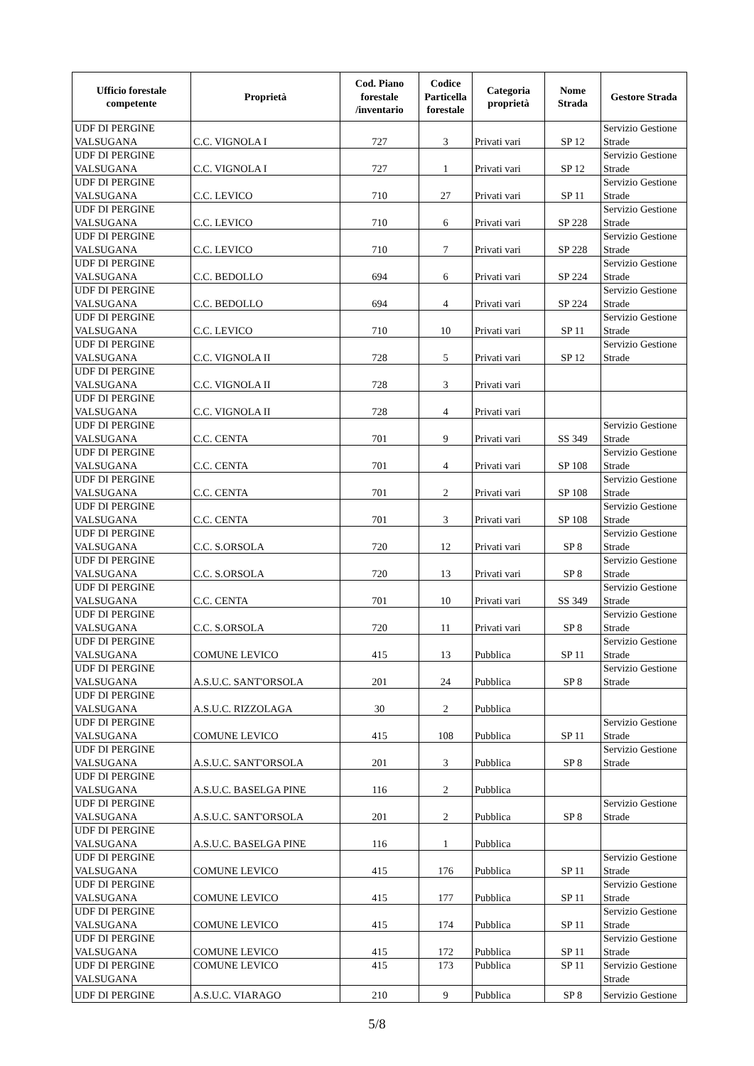| Ufficio forestale competente | Proprietà | Cod. Piano forestale /inventario | Codice Particella forestale | Categoria proprietà | Nome Strada | Gestore Strada |
| --- | --- | --- | --- | --- | --- | --- |
| UDF DI PERGINE VALSUGANA | C.C. VIGNOLA I | 727 | 3 | Privati vari | SP 12 | Servizio Gestione Strade |
| UDF DI PERGINE VALSUGANA | C.C. VIGNOLA I | 727 | 1 | Privati vari | SP 12 | Servizio Gestione Strade |
| UDF DI PERGINE VALSUGANA | C.C. LEVICO | 710 | 27 | Privati vari | SP 11 | Servizio Gestione Strade |
| UDF DI PERGINE VALSUGANA | C.C. LEVICO | 710 | 6 | Privati vari | SP 228 | Servizio Gestione Strade |
| UDF DI PERGINE VALSUGANA | C.C. LEVICO | 710 | 7 | Privati vari | SP 228 | Servizio Gestione Strade |
| UDF DI PERGINE VALSUGANA | C.C. BEDOLLO | 694 | 6 | Privati vari | SP 224 | Servizio Gestione Strade |
| UDF DI PERGINE VALSUGANA | C.C. BEDOLLO | 694 | 4 | Privati vari | SP 224 | Servizio Gestione Strade |
| UDF DI PERGINE VALSUGANA | C.C. LEVICO | 710 | 10 | Privati vari | SP 11 | Servizio Gestione Strade |
| UDF DI PERGINE VALSUGANA | C.C. VIGNOLA II | 728 | 5 | Privati vari | SP 12 | Servizio Gestione Strade |
| UDF DI PERGINE VALSUGANA | C.C. VIGNOLA II | 728 | 3 | Privati vari | | |
| UDF DI PERGINE VALSUGANA | C.C. VIGNOLA II | 728 | 4 | Privati vari | | |
| UDF DI PERGINE VALSUGANA | C.C. CENTA | 701 | 9 | Privati vari | SS 349 | Servizio Gestione Strade |
| UDF DI PERGINE VALSUGANA | C.C. CENTA | 701 | 4 | Privati vari | SP 108 | Servizio Gestione Strade |
| UDF DI PERGINE VALSUGANA | C.C. CENTA | 701 | 2 | Privati vari | SP 108 | Servizio Gestione Strade |
| UDF DI PERGINE VALSUGANA | C.C. CENTA | 701 | 3 | Privati vari | SP 108 | Servizio Gestione Strade |
| UDF DI PERGINE VALSUGANA | C.C. S.ORSOLA | 720 | 12 | Privati vari | SP 8 | Servizio Gestione Strade |
| UDF DI PERGINE VALSUGANA | C.C. S.ORSOLA | 720 | 13 | Privati vari | SP 8 | Servizio Gestione Strade |
| UDF DI PERGINE VALSUGANA | C.C. CENTA | 701 | 10 | Privati vari | SS 349 | Servizio Gestione Strade |
| UDF DI PERGINE VALSUGANA | C.C. S.ORSOLA | 720 | 11 | Privati vari | SP 8 | Servizio Gestione Strade |
| UDF DI PERGINE VALSUGANA | COMUNE LEVICO | 415 | 13 | Pubblica | SP 11 | Servizio Gestione Strade |
| UDF DI PERGINE VALSUGANA | A.S.U.C. SANT'ORSOLA | 201 | 24 | Pubblica | SP 8 | Servizio Gestione Strade |
| UDF DI PERGINE VALSUGANA | A.S.U.C. RIZZOLAGA | 30 | 2 | Pubblica | | |
| UDF DI PERGINE VALSUGANA | COMUNE LEVICO | 415 | 108 | Pubblica | SP 11 | Servizio Gestione Strade |
| UDF DI PERGINE VALSUGANA | A.S.U.C. SANT'ORSOLA | 201 | 3 | Pubblica | SP 8 | Servizio Gestione Strade |
| UDF DI PERGINE VALSUGANA | A.S.U.C. BASELGA PINE | 116 | 2 | Pubblica | | |
| UDF DI PERGINE VALSUGANA | A.S.U.C. SANT'ORSOLA | 201 | 2 | Pubblica | SP 8 | Servizio Gestione Strade |
| UDF DI PERGINE VALSUGANA | A.S.U.C. BASELGA PINE | 116 | 1 | Pubblica | | |
| UDF DI PERGINE VALSUGANA | COMUNE LEVICO | 415 | 176 | Pubblica | SP 11 | Servizio Gestione Strade |
| UDF DI PERGINE VALSUGANA | COMUNE LEVICO | 415 | 177 | Pubblica | SP 11 | Servizio Gestione Strade |
| UDF DI PERGINE VALSUGANA | COMUNE LEVICO | 415 | 174 | Pubblica | SP 11 | Servizio Gestione Strade |
| UDF DI PERGINE VALSUGANA | COMUNE LEVICO | 415 | 172 | Pubblica | SP 11 | Servizio Gestione Strade |
| UDF DI PERGINE VALSUGANA | COMUNE LEVICO | 415 | 173 | Pubblica | SP 11 | Servizio Gestione Strade |
| UDF DI PERGINE | A.S.U.C. VIARAGO | 210 | 9 | Pubblica | SP 8 | Servizio Gestione |
5/8